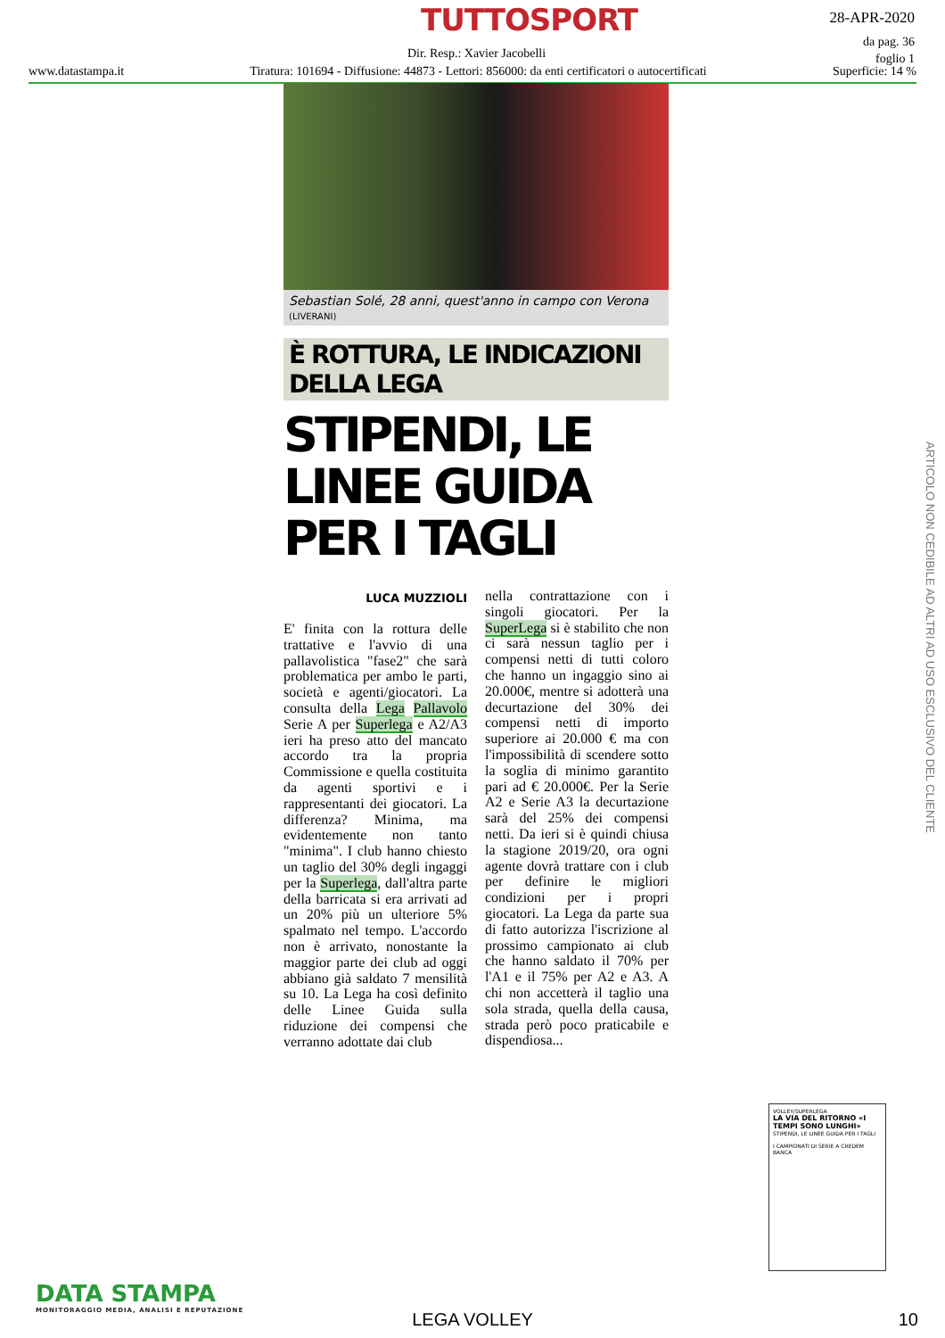TUTTOSPORT
28-APR-2020
da pag. 36
foglio 1
Dir. Resp.: Xavier Jacobelli
www.datastampa.it Tiratura: 101694 - Diffusione: 44873 - Lettori: 856000: da enti certificatori o autocertificati Superficie: 14 %
Sebastian Solé, 28 anni, quest'anno in campo con Verona (LIVERANI)
È ROTTURA, LE INDICAZIONI DELLA LEGA
STIPENDI, LE LINEE GUIDA PER I TAGLI
LUCA MUZZIOLI
E' finita con la rottura delle trattative e l'avvio di una pallavolistica "fase2" che sarà problematica per ambo le parti, società e agenti/giocatori. La consulta della Lega Pallavolo Serie A per Superlega e A2/A3 ieri ha preso atto del mancato accordo tra la propria Commissione e quella costituita da agenti sportivi e i rappresentanti dei giocatori. La differenza? Minima, ma evidentemente non tanto "minima". I club hanno chiesto un taglio del 30% degli ingaggi per la Superlega, dall'altra parte della barricata si era arrivati ad un 20% più un ulteriore 5% spalmato nel tempo. L'accordo non è arrivato, nonostante la maggior parte dei club ad oggi abbiano già saldato 7 mensilità su 10. La Lega ha così definito delle Linee Guida sulla riduzione dei compensi che verranno adottate dai club
nella contrattazione con i singoli giocatori. Per la SuperLega si è stabilito che non ci sarà nessun taglio per i compensi netti di tutti coloro che hanno un ingaggio sino ai 20.000€, mentre si adotterà una decurtazione del 30% dei compensi netti di importo superiore ai 20.000 € ma con l'impossibilità di scendere sotto la soglia di minimo garantito pari ad € 20.000€. Per la Serie A2 e Serie A3 la decurtazione sarà del 25% dei compensi netti. Da ieri si è quindi chiusa la stagione 2019/20, ora ogni agente dovrà trattare con i club per definire le migliori condizioni per i propri giocatori. La Lega da parte sua di fatto autorizza l'iscrizione al prossimo campionato ai club che hanno saldato il 70% per l'A1 e il 75% per A2 e A3. A chi non accetterà il taglio una sola strada, quella della causa, strada però poco praticabile e dispendiosa...
VOLLEY/SUPERLEGA
LA VIA DEL RITORNO «I TEMPI SONO LUNGHI»
STIPENDI, LE LINEE GUIDA PER I TAGLI
I CAMPIONATI DI SERIE A CREDEM BANCA
DATA STAMPA
MONITORAGGIO MEDIA, ANALISI E REPUTAZIONE
LEGA VOLLEY 10
ARTICOLO NON CEDIBILE AD ALTRI AD USO ESCLUSIVO DEL CLIENTE